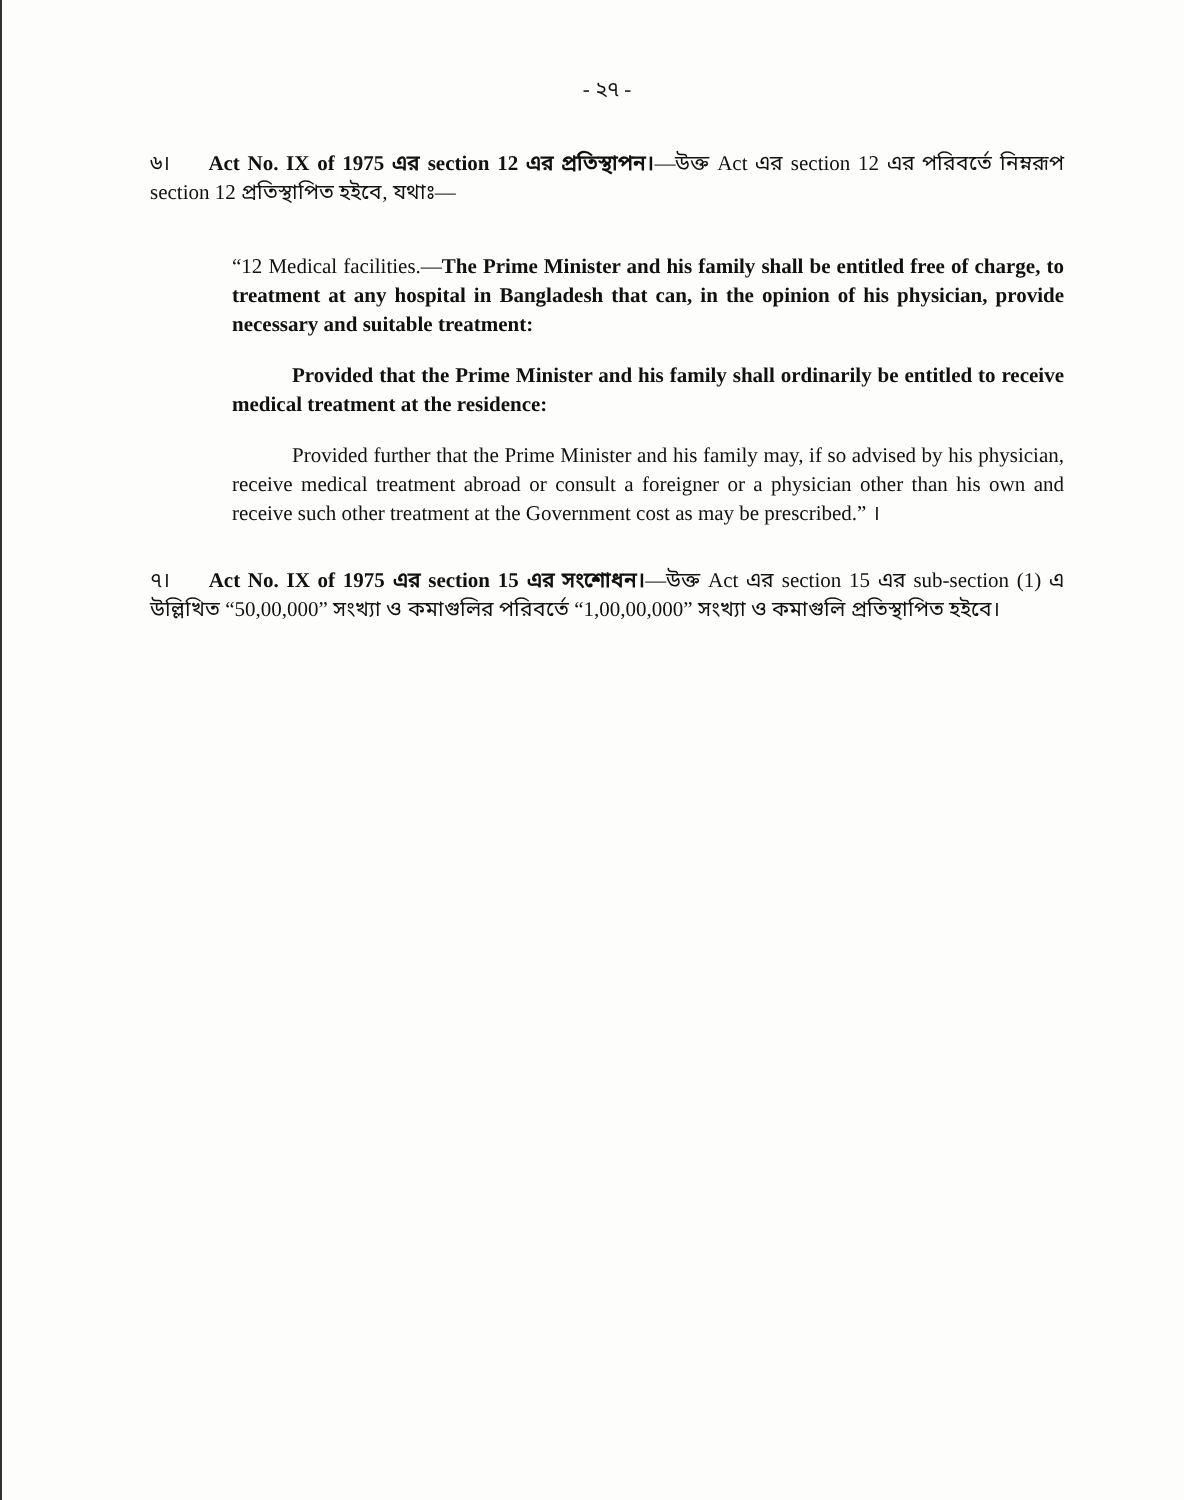- ২৭ -
৬। Act No. IX of 1975 এর section 12 এর প্রতিস্থাপন।—উক্ত Act এর section 12 এর পরিবর্তে নিম্নরূপ section 12 প্রতিস্থাপিত হইবে, যথাঃ—
“12 Medical facilities.—The Prime Minister and his family shall be entitled free of charge, to treatment at any hospital in Bangladesh that can, in the opinion of his physician, provide necessary and suitable treatment:
Provided that the Prime Minister and his family shall ordinarily be entitled to receive medical treatment at the residence:
Provided further that the Prime Minister and his family may, if so advised by his physician, receive medical treatment abroad or consult a foreigner or a physician other than his own and receive such other treatment at the Government cost as may be prescribed.” ।
৭। Act No. IX of 1975 এর section 15 এর সংশোধন।—উক্ত Act এর section 15 এর sub-section (1) এ উল্লিখিত “50,00,000” সংখ্যা ও কমাগুলির পরিবর্তে “1,00,00,000” সংখ্যা ও কমাগুলি প্রতিস্থাপিত হইবে।